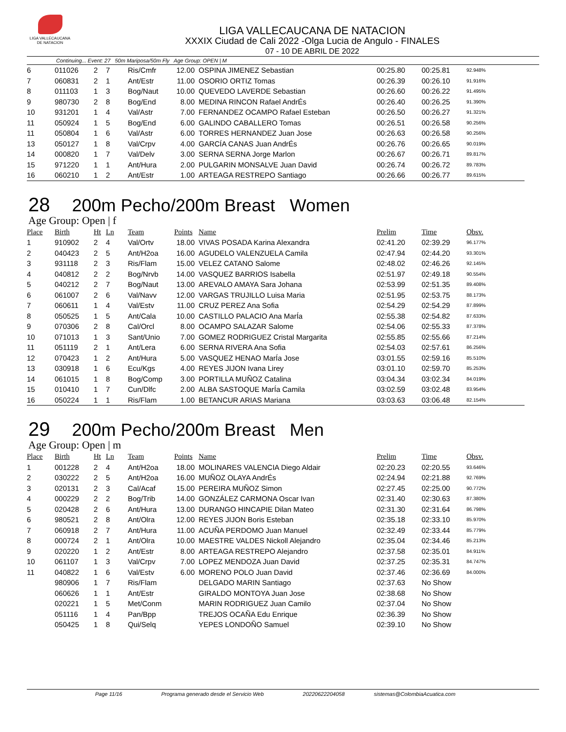LIGA VALLECAUCANA DE NATACION
LIGA VALLECAUCANA DE NATACION
XXXIX Ciudad de Cali 2022 -Olga Lucia de Angulo - FINALES
07 - 10 DE ABRIL DE 2022
Continuing... Event: 27 50m Mariposa/50m Fly Age Group: OPEN | M
| 6 | 011026 | 2 | 7 | Ris/Cmfr | 12.00 | OSPINA JIMENEZ Sebastian | 00:25.80 | 00:25.81 | 92.948% |
| 7 | 060831 | 2 | 1 | Ant/Estr | 11.00 | OSORIO ORTIZ Tomas | 00:26.39 | 00:26.10 | 91.916% |
| 8 | 011103 | 1 | 3 | Bog/Naut | 10.00 | QUEVEDO LAVERDE Sebastian | 00:26.60 | 00:26.22 | 91.495% |
| 9 | 980730 | 2 | 8 | Bog/End | 8.00 | MEDINA RINCON Rafael AndrÉs | 00:26.40 | 00:26.25 | 91.390% |
| 10 | 931201 | 1 | 4 | Val/Astr | 7.00 | FERNANDEZ OCAMPO Rafael Esteban | 00:26.50 | 00:26.27 | 91.321% |
| 11 | 050924 | 1 | 5 | Bog/End | 6.00 | GALINDO CABALLERO Tomas | 00:26.51 | 00:26.58 | 90.256% |
| 11 | 050804 | 1 | 6 | Val/Astr | 6.00 | TORRES HERNANDEZ Juan Jose | 00:26.63 | 00:26.58 | 90.256% |
| 13 | 050127 | 1 | 8 | Val/Crpv | 4.00 | GARCÍA CANAS Juan AndrÉs | 00:26.76 | 00:26.65 | 90.019% |
| 14 | 000820 | 1 | 7 | Val/Delv | 3.00 | SERNA SERNA Jorge Marlon | 00:26.67 | 00:26.71 | 89.817% |
| 15 | 971220 | 1 | 1 | Ant/Hura | 2.00 | PULGARIN MONSALVE Juan David | 00:26.74 | 00:26.72 | 89.783% |
| 16 | 060210 | 1 | 2 | Ant/Estr | 1.00 | ARTEAGA RESTREPO Santiago | 00:26.66 | 00:26.77 | 89.615% |
28 200m Pecho/200m Breast Women
Age Group: Open | f
| Place | Birth | Ht | Ln | Team | Points | Name | Prelim | Time | Obsv. |
| --- | --- | --- | --- | --- | --- | --- | --- | --- | --- |
| 1 | 910902 | 2 | 4 | Val/Ortv | 18.00 | VIVAS POSADA Karina Alexandra | 02:41.20 | 02:39.29 | 96.177% |
| 2 | 040423 | 2 | 5 | Ant/H2oa | 16.00 | AGUDELO VALENZUELA Camila | 02:47.94 | 02:44.20 | 93.301% |
| 3 | 931118 | 2 | 3 | Ris/Flam | 15.00 | VELEZ CATANO Salome | 02:48.02 | 02:46.26 | 92.145% |
| 4 | 040812 | 2 | 2 | Bog/Nrvb | 14.00 | VASQUEZ BARRIOS Isabella | 02:51.97 | 02:49.18 | 90.554% |
| 5 | 040212 | 2 | 7 | Bog/Naut | 13.00 | AREVALO AMAYA Sara Johana | 02:53.99 | 02:51.35 | 89.408% |
| 6 | 061007 | 2 | 6 | Val/Navv | 12.00 | VARGAS TRUJILLO Luisa Maria | 02:51.95 | 02:53.75 | 88.173% |
| 7 | 060611 | 1 | 4 | Val/Estv | 11.00 | CRUZ PEREZ Ana Sofia | 02:54.29 | 02:54.29 | 87.899% |
| 8 | 050525 | 1 | 5 | Ant/Cala | 10.00 | CASTILLO PALACIO Ana MarÍa | 02:55.38 | 02:54.82 | 87.633% |
| 9 | 070306 | 2 | 8 | Cal/Orcl | 8.00 | OCAMPO SALAZAR Salome | 02:54.06 | 02:55.33 | 87.378% |
| 10 | 071013 | 1 | 3 | Sant/Unio | 7.00 | GOMEZ RODRIGUEZ Cristal Margarita | 02:55.85 | 02:55.66 | 87.214% |
| 11 | 051119 | 2 | 1 | Ant/Lera | 6.00 | SERNA RIVERA Ana Sofia | 02:54.03 | 02:57.61 | 86.256% |
| 12 | 070423 | 1 | 2 | Ant/Hura | 5.00 | VASQUEZ HENAO MarÍa Jose | 03:01.55 | 02:59.16 | 85.510% |
| 13 | 030918 | 1 | 6 | Ecu/Kgs | 4.00 | REYES JIJON Ivana Lirey | 03:01.10 | 02:59.70 | 85.253% |
| 14 | 061015 | 1 | 8 | Bog/Comp | 3.00 | PORTILLA MUÑOZ Catalina | 03:04.34 | 03:02.34 | 84.019% |
| 15 | 010410 | 1 | 7 | Cun/Dlfc | 2.00 | ALBA SASTOQUE MarÍa Camila | 03:02.59 | 03:02.48 | 83.954% |
| 16 | 050224 | 1 | 1 | Ris/Flam | 1.00 | BETANCUR ARIAS Mariana | 03:03.63 | 03:06.48 | 82.154% |
29 200m Pecho/200m Breast Men
Age Group: Open | m
| Place | Birth | Ht | Ln | Team | Points | Name | Prelim | Time | Obsv. |
| --- | --- | --- | --- | --- | --- | --- | --- | --- | --- |
| 1 | 001228 | 2 | 4 | Ant/H2oa | 18.00 | MOLINARES VALENCIA Diego Aldair | 02:20.23 | 02:20.55 | 93.646% |
| 2 | 030222 | 2 | 5 | Ant/H2oa | 16.00 | MUÑOZ OLAYA AndrÉs | 02:24.94 | 02:21.88 | 92.769% |
| 3 | 020131 | 2 | 3 | Cal/Acaf | 15.00 | PEREIRA MUÑOZ Simon | 02:27.45 | 02:25.00 | 90.772% |
| 4 | 000229 | 2 | 2 | Bog/Trib | 14.00 | GONZÁLEZ CARMONA Oscar Ivan | 02:31.40 | 02:30.63 | 87.380% |
| 5 | 020428 | 2 | 6 | Ant/Hura | 13.00 | DURANGO HINCAPIE Dilan Mateo | 02:31.30 | 02:31.64 | 86.798% |
| 6 | 980521 | 2 | 8 | Ant/Olra | 12.00 | REYES JIJON Boris Esteban | 02:35.18 | 02:33.10 | 85.970% |
| 7 | 060918 | 2 | 7 | Ant/Hura | 11.00 | ACUÑA PERDOMO Juan Manuel | 02:32.49 | 02:33.44 | 85.779% |
| 8 | 000724 | 2 | 1 | Ant/Olra | 10.00 | MAESTRE VALDES Nickoll Alejandro | 02:35.04 | 02:34.46 | 85.213% |
| 9 | 020220 | 1 | 2 | Ant/Estr | 8.00 | ARTEAGA RESTREPO Alejandro | 02:37.58 | 02:35.01 | 84.911% |
| 10 | 061107 | 1 | 3 | Val/Crpv | 7.00 | LOPEZ MENDOZA Juan David | 02:37.25 | 02:35.31 | 84.747% |
| 11 | 040822 | 1 | 6 | Val/Estv | 6.00 | MORENO POLO Juan David | 02:37.46 | 02:36.69 | 84.000% |
| | 980906 | 1 | 7 | Ris/Flam | | DELGADO MARIN Santiago | 02:37.63 | No Show | |
| | 060626 | 1 | 1 | Ant/Estr | | GIRALDO MONTOYA Juan Jose | 02:38.68 | No Show | |
| | 020221 | 1 | 5 | Met/Conm | | MARIN RODRIGUEZ Juan Camilo | 02:37.04 | No Show | |
| | 051116 | 1 | 4 | Pan/Bpp | | TREJOS OCAÑA Edu Enrique | 02:36.39 | No Show | |
| | 050425 | 1 | 8 | Qui/Selq | | YEPES LONDOÑO Samuel | 02:39.10 | No Show | |
Page 11/16 Programa generado desde el Servicio Web 20220622204058 sistemas@ColombiaAcuatica.com